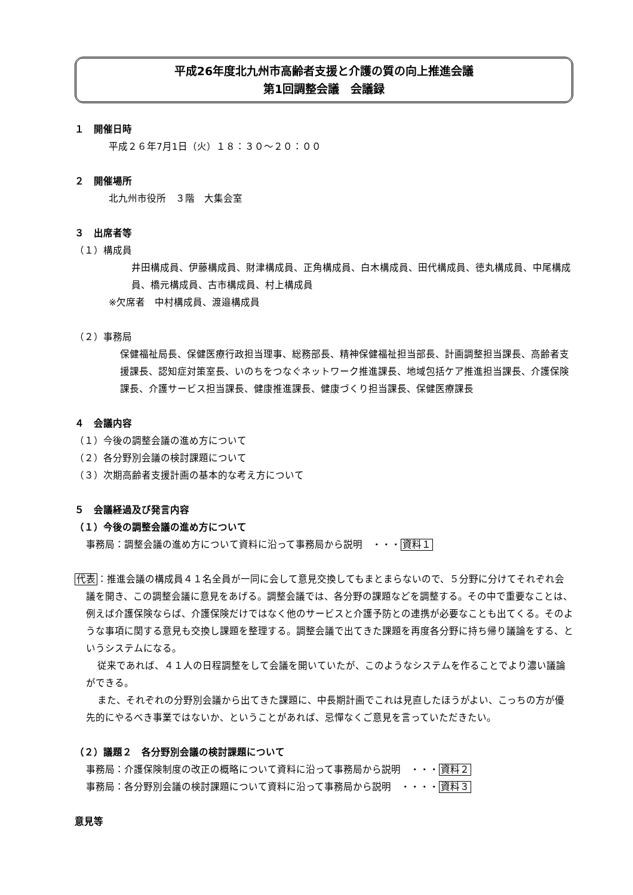平成26年度北九州市高齢者支援と介護の質の向上推進会議
第1回調整会議　会議録
１　開催日時
平成２６年7月1日（火）１８：３０～２０：００
２　開催場所
北九州市役所　３階　大集会室
３　出席者等
（１）構成員
井田構成員、伊藤構成員、財津構成員、正角構成員、白木構成員、田代構成員、徳丸構成員、中尾構成員、橋元構成員、古市構成員、村上構成員
※欠席者　中村構成員、渡邉構成員
（２）事務局
保健福祉局長、保健医療行政担当理事、総務部長、精神保健福祉担当部長、計画調整担当課長、高齢者支援課長、認知症対策室長、いのちをつなぐネットワーク推進課長、地域包括ケア推進担当課長、介護保険課長、介護サービス担当課長、健康推進課長、健康づくり担当課長、保健医療課長
４　会議内容
（１）今後の調整会議の進め方について
（２）各分野別会議の検討課題について
（３）次期高齢者支援計画の基本的な考え方について
５　会議経過及び発言内容
（１）今後の調整会議の進め方について
事務局：調整会議の進め方について資料に沿って事務局から説明　・・・資料１
代表：推進会議の構成員４１名全員が一同に会して意見交換してもまとまらないので、５分野に分けてそれぞれ会議を開き、この調整会議に意見をあげる。調整会議では、各分野の課題などを調整する。その中で重要なことは、例えば介護保険ならば、介護保険だけではなく他のサービスと介護予防との連携が必要なことも出てくる。そのような事項に関する意見も交換し課題を整理する。調整会議で出てきた課題を再度各分野に持ち帰り議論をする、というシステムになる。
従来であれば、４１人の日程調整をして会議を開いていたが、このようなシステムを作ることでより濃い議論ができる。
また、それぞれの分野別会議から出てきた課題に、中長期計画でこれは見直したほうがよい、こっちの方が優先的にやるべき事業ではないか、ということがあれば、忌憚なくご意見を言っていただきたい。
（２）議題２　各分野別会議の検討課題について
事務局：介護保険制度の改正の概略について資料に沿って事務局から説明　・・・資料２
事務局：各分野別会議の検討課題について資料に沿って事務局から説明　・・・・資料３
意見等